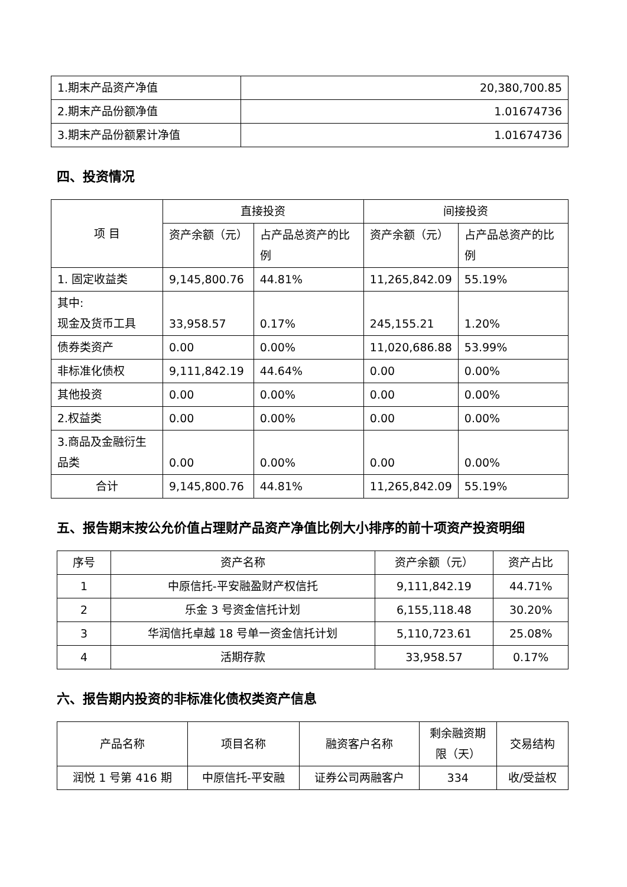| 1.期末产品资产净值 | 20,380,700.85 |
| 2.期末产品份额净值 | 1.01674736 |
| 3.期末产品份额累计净值 | 1.01674736 |
四、投资情况
| 项 目 | 直接投资 | | 间接投资 | |
| --- | --- | --- | --- | --- |
| | 资产余额（元） | 占产品总资产的比例 | 资产余额（元） | 占产品总资产的比例 |
| 1. 固定收益类 | 9,145,800.76 | 44.81% | 11,265,842.09 | 55.19% |
| 其中: 现金及货币工具 | 33,958.57 | 0.17% | 245,155.21 | 1.20% |
| 债券类资产 | 0.00 | 0.00% | 11,020,686.88 | 53.99% |
| 非标准化债权 | 9,111,842.19 | 44.64% | 0.00 | 0.00% |
| 其他投资 | 0.00 | 0.00% | 0.00 | 0.00% |
| 2.权益类 | 0.00 | 0.00% | 0.00 | 0.00% |
| 3.商品及金融衍生品类 | 0.00 | 0.00% | 0.00 | 0.00% |
| 合计 | 9,145,800.76 | 44.81% | 11,265,842.09 | 55.19% |
五、报告期末按公允价值占理财产品资产净值比例大小排序的前十项资产投资明细
| 序号 | 资产名称 | 资产余额（元） | 资产占比 |
| 1 | 中原信托-平安融盈财产权信托 | 9,111,842.19 | 44.71% |
| 2 | 乐金 3 号资金信托计划 | 6,155,118.48 | 30.20% |
| 3 | 华润信托卓越 18 号单一资金信托计划 | 5,110,723.61 | 25.08% |
| 4 | 活期存款 | 33,958.57 | 0.17% |
六、报告期内投资的非标准化债权类资产信息
| 产品名称 | 项目名称 | 融资客户名称 | 剩余融资期限（天） | 交易结构 |
| 润悦 1 号第 416 期 | 中原信托-平安融 | 证券公司两融客户 | 334 | 收/受益权 |